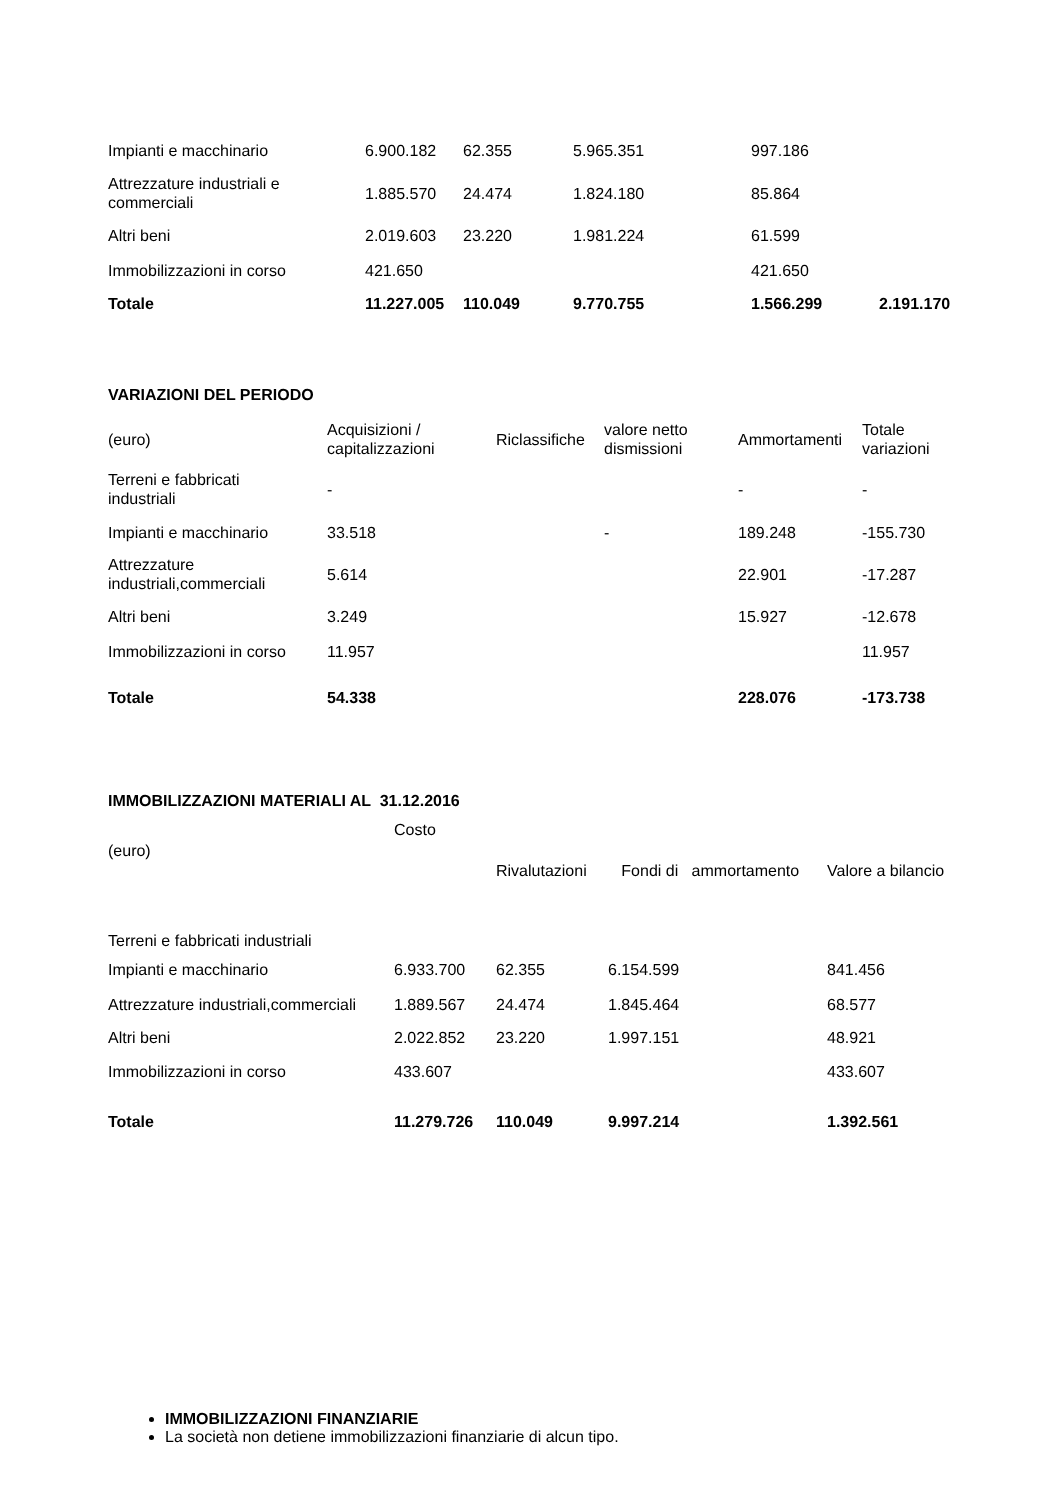| Impianti e macchinario | 6.900.182 | 62.355 | 5.965.351 | 997.186 | |
| Attrezzature industriali e commerciali | 1.885.570 | 24.474 | 1.824.180 | 85.864 | |
| Altri beni | 2.019.603 | 23.220 | 1.981.224 | 61.599 | |
| Immobilizzazioni in corso | 421.650 | | | 421.650 | |
| Totale | 11.227.005 | 110.049 | 9.770.755 | 1.566.299 | 2.191.170 |
VARIAZIONI DEL PERIODO
| (euro) | Acquisizioni / capitalizzazioni | Riclassifiche | valore netto dismissioni | Ammortamenti | Totale variazioni |
| Terreni e fabbricati industriali | - | | | - | - |
| Impianti e macchinario | 33.518 | | - | 189.248 | -155.730 |
| Attrezzature industriali,commerciali | 5.614 | | | 22.901 | -17.287 |
| Altri beni | 3.249 | | | 15.927 | -12.678 |
| Immobilizzazioni in corso | 11.957 | | | | 11.957 |
| Totale | 54.338 | | | 228.076 | -173.738 |
IMMOBILIZZAZIONI MATERIALI AL 31.12.2016
| (euro) | Costo | Rivalutazioni | Fondi di ammortamento | Valore a bilancio |
| Terreni e fabbricati industriali | | | | |
| Impianti e macchinario | 6.933.700 | 62.355 | 6.154.599 | 841.456 |
| Attrezzature industriali,commerciali | 1.889.567 | 24.474 | 1.845.464 | 68.577 |
| Altri beni | 2.022.852 | 23.220 | 1.997.151 | 48.921 |
| Immobilizzazioni in corso | 433.607 | | | 433.607 |
| Totale | 11.279.726 | 110.049 | 9.997.214 | 1.392.561 |
IMMOBILIZZAZIONI FINANZIARIE
La società non detiene immobilizzazioni finanziarie di alcun tipo.